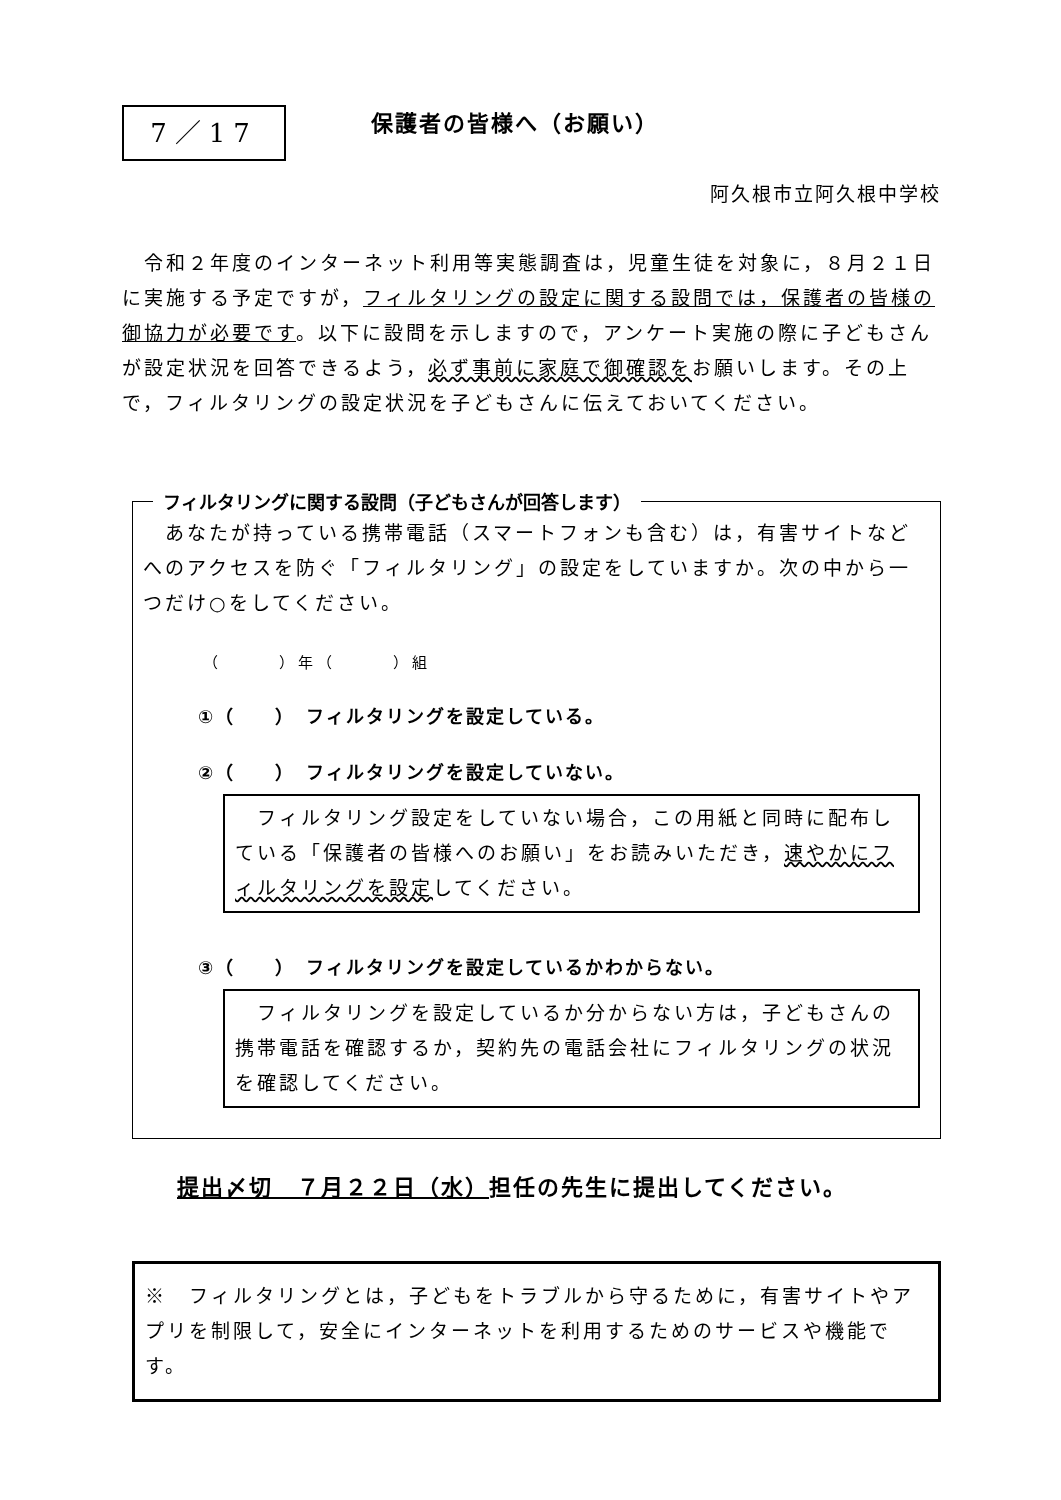7／17
保護者の皆様へ（お願い）
阿久根市立阿久根中学校
　令和２年度のインターネット利用等実態調査は，児童生徒を対象に，８月２１日に実施する予定ですが，フィルタリングの設定に関する設問では，保護者の皆様の御協力が必要です。以下に設問を示しますので，アンケート実施の際に子どもさんが設定状況を回答できるよう，必ず事前に家庭で御確認をお願いします。その上で，フィルタリングの設定状況を子どもさんに伝えておいてください。
フィルタリングに関する設問（子どもさんが回答します）
　あなたが持っている携帯電話（スマートフォンも含む）は，有害サイトなどへのアクセスを防ぐ「フィルタリング」の設定をしていますか。次の中から一つだけ○をしてください。
（　　　）年（　　　）組
①（　　）　フィルタリングを設定している。
②（　　）　フィルタリングを設定していない。
　フィルタリング設定をしていない場合，この用紙と同時に配布している「保護者の皆様へのお願い」をお読みいただき，速やかにフィルタリングを設定してください。
③（　　）　フィルタリングを設定しているかわからない。
　フィルタリングを設定しているか分からない方は，子どもさんの携帯電話を確認するか，契約先の電話会社にフィルタリングの状況を確認してください。
提出〆切　７月２２日（水）担任の先生に提出してください。
※　フィルタリングとは，子どもをトラブルから守るために，有害サイトやアプリを制限して，安全にインターネットを利用するためのサービスや機能です。